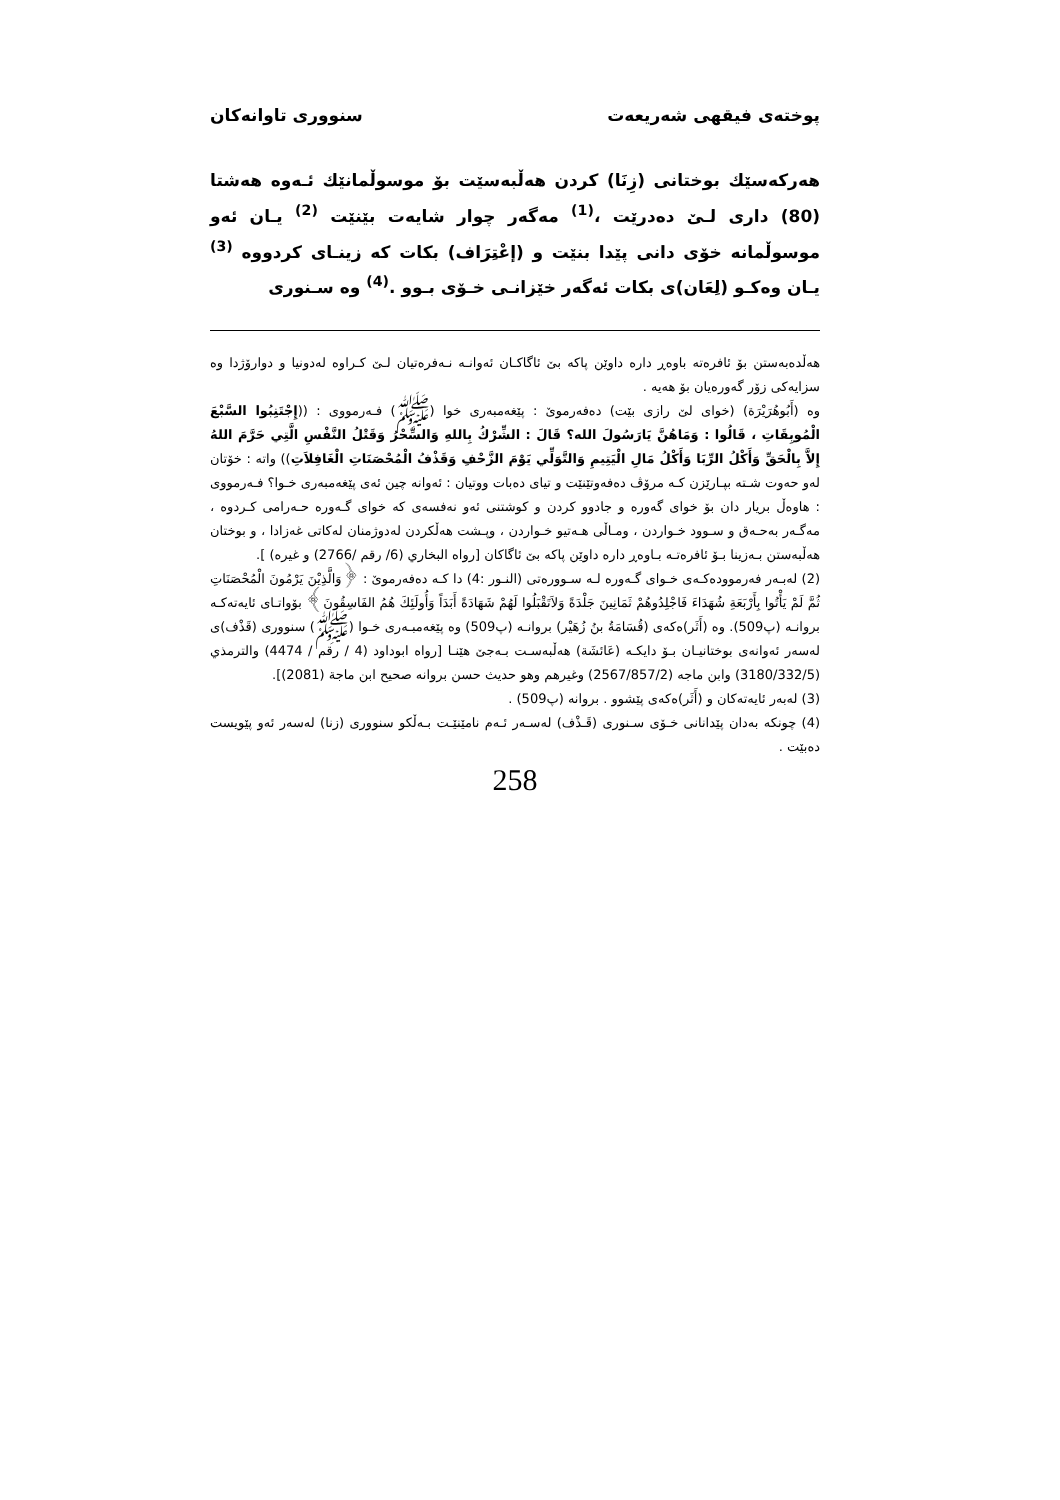پوختەی فیقهی شەریعەت سنووری تاوانەکان
هەرکەسێك بوختانی (زِنَا) کردن هەڵبەسێت بۆ موسوڵمانێك ئـەوە هەشتا (80) داری لـێ دەدرێت ،<sup>(1)</sup> مەگەر چوار شایەت بێنێت <sup>(2)</sup> یـان ئەو موسوڵمانە خۆی دانی پێدا بنێت و (إعْتِرَاف) بکات کە زینـای کردووە <sup>(3)</sup> یـان وەکـو (لِعَان)ی بکات ئەگەر خێزانـی خـۆی بـوو .<sup>(4)</sup> وە سـنوری
هەڵدەبەستن بۆ ئافرەتە باوەڕ دارە داوێن پاکە بێ ئاگاکـان ئەوانـە نـەفرەتیان لـێ کـراوە لەدونیا و دوارۆژدا وە سزایەکی زۆر گەورەیان بۆ هەیە .
وە (أَبُوهُرَيْرَة) (خوای لێ رازی بێت) دەفەرموێ : پێغەمبەری خوا (ﷺ) فـەرمووی : ((إِجْتَنِبُوا السَّبْعَ الْمُوبِقَاتِ ، قَالُوا : وَمَاهُنَّ يَارَسُولَ الله؟ قَالَ : الشِّرْكُ بِاللهِ وَالسِّحْرُ وَقَتْلُ النَّفْسِ الَّتِي حَرَّمَ اللهُ إِلاَّ بِالْحَقِّ وَأَكْلُ الرِّبَا وَأَكْلُ مَالِ الْيَتِيمِ وَالتَّوَلِّي يَوْمَ الزَّحْفِ وَقَذْفُ الْمُحْصَنَاتِ الْغَافِلاَتِ)) واتە : خۆتان لەو حەوت شـتە بپـارێزن کـە مرۆڤ دەفەوتێنێت و تیای دەبات ووتیان : ئەوانە چین ئەی پێغەمبەری خـوا؟ فـەرمووی : هاوەڵ بریار دان بۆ خوای گەورە و جادوو کردن و کوشتنی ئەو نەفسەی کە خوای گـەورە حـەرامی کـردوە ، مەگـەر بەحـەق و سـوود خـواردن ، ومـاڵی هـەتیو خـواردن ، وپـشت هەڵکردن لەدوژمنان لەکاتی غەزادا ، و بوختان هەڵبەستن بـەزینا بـۆ ئافرەتـە بـاوەڕ دارە داوێن پاکە بێ ئاگاکان [رواه البخاري (6/ رقم /2766) و غيره) ].
(2) لەبـەر فەرموودەکـەی خـوای گـەورە لـە سـوورەتی (النـور :4) دا کـە دەفەرموێ : ﴿وَالَّذِيْنَ يَرْمُونَ الْمُحْصَنَاتِ ثُمَّ لَمْ يَأْتُوا بِأَرْبَعَةِ شُهَدَاءَ فَاجْلِدُوهُمْ ثَمَانِينَ جَلْدَةً وَلاَتَقْبَلُوا لَهُمْ شَهَادَةً أَبَدَاً وَأُولَئِكَ هُمُ الفَاسِقُونَ﴾ بۆواتـای ئایەتەکـە بروانـە (پ509). وە (أَثَر)ەکەی (قُسَامَةُ بنُ زُهَيْر) بروانـە (پ509) وە پێغەمبـەری خـوا (ﷺ) سنووری (قَذْف)ی لەسەر ئەوانەی بوختانیـان بـۆ دایکـە (عَائشَة) هەڵبەسـت بـەجێ هێنـا [رواه ابوداود (4 / رقم / 4474) والترمذي (3180/332/5) وابن ماجه (2567/857/2) وغيرهم وهو حديث حسن بروانه صحيح ابن ماجة (2081)].
(3) لەبەر ئایەتەکان و (أَثَر)ەکەی پێشوو . بروانە (پ509) .
(4) چونکە بەدان پێدانانی خـۆی سـنوری (قَـذْف) لەسـەر ئـەم نامێنێـت بـەڵکو سنووری (زنا) لەسەر ئەو پێویست دەبێت .
258